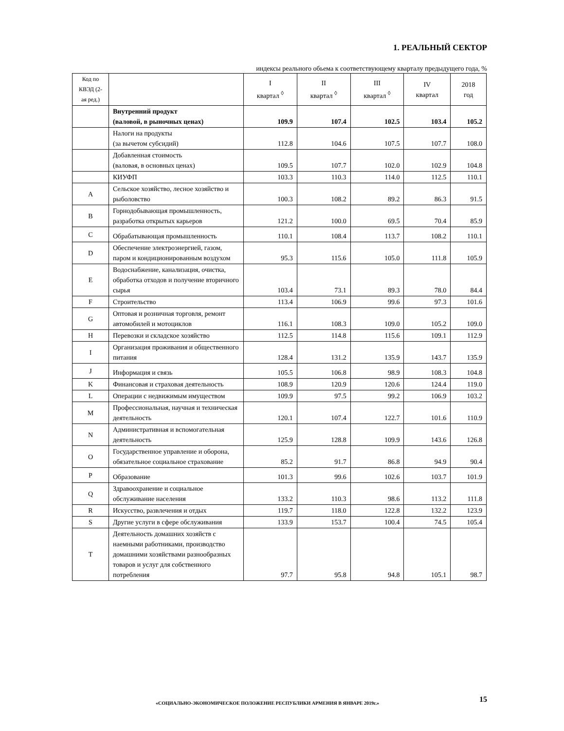1. РЕАЛЬНЫЙ СЕКТОР
индексы реального обьема к соответствующему кварталу предыдущего года, %
| Код по КВЭД (2-ая ред.) | | I квартал <sup>◊</sup> | II квартал <sup>◊</sup> | III квартал <sup>◊</sup> | IV квартал | 2018 год |
| --- | --- | --- | --- | --- | --- | --- |
| | Внутренний продукт (валовой, в рыночных ценах) | 109.9 | 107.4 | 102.5 | 103.4 | 105.2 |
| | Налоги на продукты (за вычетом субсидий) | 112.8 | 104.6 | 107.5 | 107.7 | 108.0 |
| | Добавленная стоимость (валовая, в основных ценах) | 109.5 | 107.7 | 102.0 | 102.9 | 104.8 |
| | КИУФП | 103.3 | 110.3 | 114.0 | 112.5 | 110.1 |
| A | Сельское хозяйство, лесное хозяйство и рыболовство | 100.3 | 108.2 | 89.2 | 86.3 | 91.5 |
| B | Горнодобывающая промышленность, разработка открытых карьеров | 121.2 | 100.0 | 69.5 | 70.4 | 85.9 |
| C | Обрабатывающая промышленность | 110.1 | 108.4 | 113.7 | 108.2 | 110.1 |
| D | Обеспечение электроэнергией, газом, паром и кондиционированным воздухом | 95.3 | 115.6 | 105.0 | 111.8 | 105.9 |
| E | Водоснабжение, канализация, очистка, обработка отходов и получение вторичного сырья | 103.4 | 73.1 | 89.3 | 78.0 | 84.4 |
| F | Строительство | 113.4 | 106.9 | 99.6 | 97.3 | 101.6 |
| G | Оптовая и розничная торговля, ремонт автомобилей и мотоциклов | 116.1 | 108.3 | 109.0 | 105.2 | 109.0 |
| H | Перевозки и складское хозяйство | 112.5 | 114.8 | 115.6 | 109.1 | 112.9 |
| I | Организация проживания и общественного питания | 128.4 | 131.2 | 135.9 | 143.7 | 135.9 |
| J | Информация и связь | 105.5 | 106.8 | 98.9 | 108.3 | 104.8 |
| K | Финансовая и страховая деятельность | 108.9 | 120.9 | 120.6 | 124.4 | 119.0 |
| L | Операции с недвижимым имуществом | 109.9 | 97.5 | 99.2 | 106.9 | 103.2 |
| M | Профессиональная, научная и техническая деятельность | 120.1 | 107.4 | 122.7 | 101.6 | 110.9 |
| N | Административная и вспомогательная деятельность | 125.9 | 128.8 | 109.9 | 143.6 | 126.8 |
| O | Государственное управление и оборона, обязательное социальное страхование | 85.2 | 91.7 | 86.8 | 94.9 | 90.4 |
| P | Образование | 101.3 | 99.6 | 102.6 | 103.7 | 101.9 |
| Q | Здравоохранение и социальное обслуживание населения | 133.2 | 110.3 | 98.6 | 113.2 | 111.8 |
| R | Искусство, развлечения и отдых | 119.7 | 118.0 | 122.8 | 132.2 | 123.9 |
| S | Другие услуги в сфере обслуживания | 133.9 | 153.7 | 100.4 | 74.5 | 105.4 |
| T | Деятельность домашних хозяйств с наемными работниками, производство домашними хозяйствами разнообразных товаров и услуг для собственного потребления | 97.7 | 95.8 | 94.8 | 105.1 | 98.7 |
«СОЦИАЛЬНО-ЭКОНОМИЧЕСКОЕ ПОЛОЖЕНИЕ РЕСПУБЛИКИ АРМЕНИЯ В ЯНВАРЕ 2019г.»
15